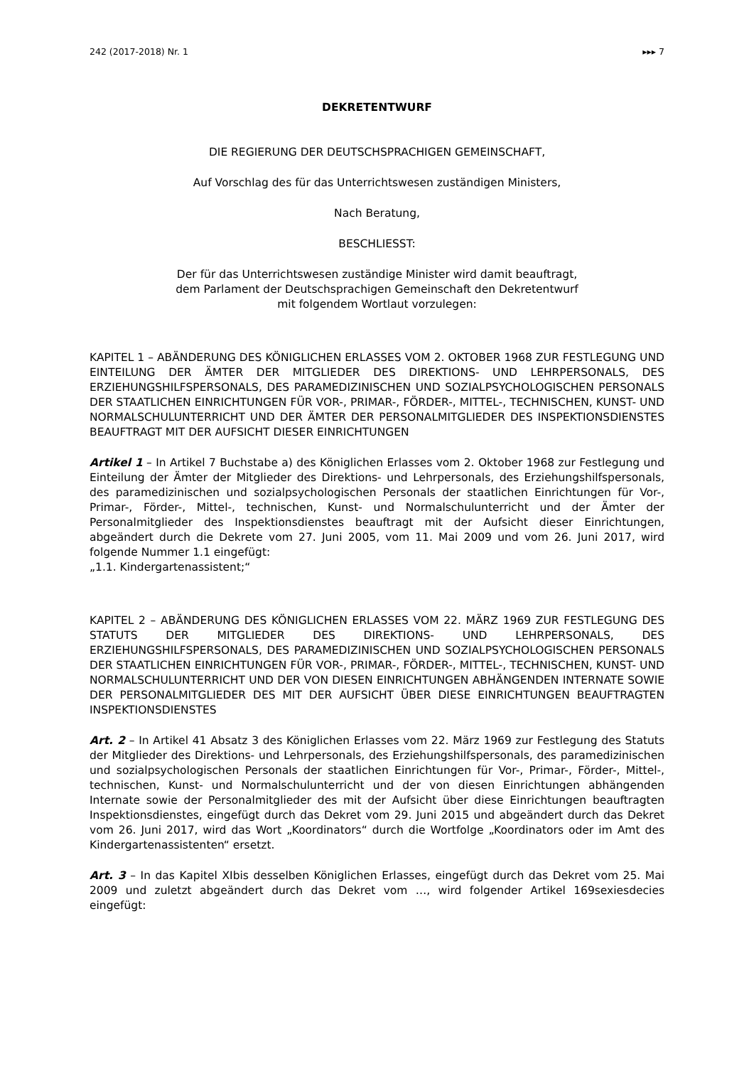242 (2017-2018) Nr. 1 ▸▸▸ 7
DEKRETENTWURF
DIE REGIERUNG DER DEUTSCHSPRACHIGEN GEMEINSCHAFT,
Auf Vorschlag des für das Unterrichtswesen zuständigen Ministers,
Nach Beratung,
BESCHLIESST:
Der für das Unterrichtswesen zuständige Minister wird damit beauftragt,
dem Parlament der Deutschsprachigen Gemeinschaft den Dekretentwurf
mit folgendem Wortlaut vorzulegen:
KAPITEL 1 – ABÄNDERUNG DES KÖNIGLICHEN ERLASSES VOM 2. OKTOBER 1968 ZUR FESTLEGUNG UND EINTEILUNG DER ÄMTER DER MITGLIEDER DES DIREKTIONS- UND LEHRPERSONALS, DES ERZIEHUNGSHILFSPERSONALS, DES PARAMEDIZINISCHEN UND SOZIALPSYCHOLOGISCHEN PERSONALS DER STAATLICHEN EINRICHTUNGEN FÜR VOR-, PRIMAR-, FÖRDER-, MITTEL-, TECHNISCHEN, KUNST- UND NORMALSCHULUNTERRICHT UND DER ÄMTER DER PERSONALMITGLIEDER DES INSPEKTIONSDIENSTES BEAUFTRAGT MIT DER AUFSICHT DIESER EINRICHTUNGEN
Artikel 1 – In Artikel 7 Buchstabe a) des Königlichen Erlasses vom 2. Oktober 1968 zur Festlegung und Einteilung der Ämter der Mitglieder des Direktions- und Lehrpersonals, des Erziehungshilfspersonals, des paramedizinischen und sozialpsychologischen Personals der staatlichen Einrichtungen für Vor-, Primar-, Förder-, Mittel-, technischen, Kunst- und Normalschulunterricht und der Ämter der Personalmitglieder des Inspektionsdienstes beauftragt mit der Aufsicht dieser Einrichtungen, abgeändert durch die Dekrete vom 27. Juni 2005, vom 11. Mai 2009 und vom 26. Juni 2017, wird folgende Nummer 1.1 eingefügt:
„1.1. Kindergartenassistent;“
KAPITEL 2 – ABÄNDERUNG DES KÖNIGLICHEN ERLASSES VOM 22. MÄRZ 1969 ZUR FESTLEGUNG DES STATUTS DER MITGLIEDER DES DIREKTIONS- UND LEHRPERSONALS, DES ERZIEHUNGSHILFSPERSONALS, DES PARAMEDIZINISCHEN UND SOZIALPSYCHOLOGISCHEN PERSONALS DER STAATLICHEN EINRICHTUNGEN FÜR VOR-, PRIMAR-, FÖRDER-, MITTEL-, TECHNISCHEN, KUNST- UND NORMALSCHULUNTERRICHT UND DER VON DIESEN EINRICHTUNGEN ABHÄNGENDEN INTERNATE SOWIE DER PERSONALMITGLIEDER DES MIT DER AUFSICHT ÜBER DIESE EINRICHTUNGEN BEAUFTRAGTEN INSPEKTIONSDIENSTES
Art. 2 – In Artikel 41 Absatz 3 des Königlichen Erlasses vom 22. März 1969 zur Festlegung des Statuts der Mitglieder des Direktions- und Lehrpersonals, des Erziehungshilfspersonals, des paramedizinischen und sozialpsychologischen Personals der staatlichen Einrichtungen für Vor-, Primar-, Förder-, Mittel-, technischen, Kunst- und Normalschulunterricht und der von diesen Einrichtungen abhängenden Internate sowie der Personalmitglieder des mit der Aufsicht über diese Einrichtungen beauftragten Inspektionsdienstes, eingefügt durch das Dekret vom 29. Juni 2015 und abgeändert durch das Dekret vom 26. Juni 2017, wird das Wort „Koordinators“ durch die Wortfolge „Koordinators oder im Amt des Kindergartenassistenten“ ersetzt.
Art. 3 – In das Kapitel XIbis desselben Königlichen Erlasses, eingefügt durch das Dekret vom 25. Mai 2009 und zuletzt abgeändert durch das Dekret vom …, wird folgender Artikel 169sexiesdecies eingefügt: